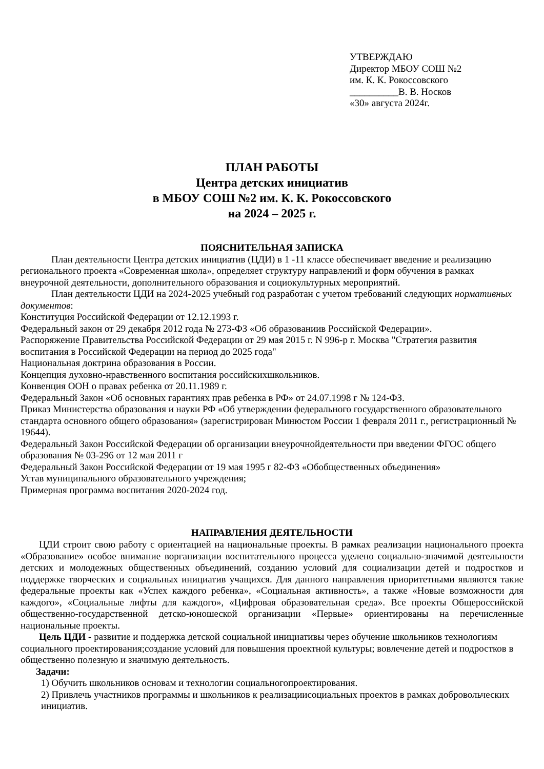УТВЕРЖДАЮ
Директор МБОУ СОШ №2
им. К. К. Рокоссовского
__________В. В. Носков
«30» августа 2024г.
ПЛАН РАБОТЫ
Центра детских инициатив
в МБОУ СОШ №2 им. К. К. Рокоссовского
на 2024 – 2025 г.
ПОЯСНИТЕЛЬНАЯ ЗАПИСКА
План деятельности Центра детских инициатив (ЦДИ) в 1 -11 классе обеспечивает введение и реализацию регионального проекта «Современная школа», определяет структуру направлений и форм обучения в рамках внеурочной деятельности, дополнительного образования и социокультурных мероприятий.
План деятельности ЦДИ на 2024-2025 учебный год разработан с учетом требований следующих нормативных документов:
Конституция Российской Федерации от 12.12.1993 г.
Федеральный закон от 29 декабря 2012 года № 273-ФЗ «Об образованиив Российской Федерации».
Распоряжение Правительства Российской Федерации от 29 мая 2015 г. N 996-р г. Москва "Стратегия развития воспитания в Российской Федерации на период до 2025 года"
Национальная доктрина образования в России.
Концепция духовно-нравственного воспитания российскихшкольников.
Конвенция ООН о правах ребенка от 20.11.1989 г.
Федеральный Закон «Об основных гарантиях прав ребенка в РФ» от 24.07.1998 г № 124-ФЗ.
Приказ Министерства образования и науки РФ «Об утверждении федерального государственного образовательного стандарта основного общего образования» (зарегистрирован Минюстом России 1 февраля 2011 г., регистрационный № 19644).
Федеральный Закон Российской Федерации об организации внеурочнойдеятельности при введении ФГОС общего образования № 03-296 от 12 мая 2011 г
Федеральный Закон Российской Федерации от 19 мая 1995 г 82-ФЗ «Обобщественных объединения»
Устав муниципального образовательного учреждения;
Примерная программа воспитания 2020-2024 год.
НАПРАВЛЕНИЯ ДЕЯТЕЛЬНОСТИ
ЦДИ строит свою работу с ориентацией на национальные проекты. В рамках реализации национального проекта «Образование» особое внимание ворганизации воспитательного процесса уделено социально-значимой деятельности детских и молодежных общественных объединений, созданию условий для социализации детей и подростков и поддержке творческих и социальных инициатив учащихся. Для данного направления приоритетными являются такие федеральные проекты как «Успех каждого ребенка», «Социальная активность», а также «Новые возможности для каждого», «Социальные лифты для каждого», «Цифровая образовательная среда». Все проекты Общероссийской общественно-государственной детско-юношеской организации «Первые» ориентированы на перечисленные национальные проекты.
Цель ЦДИ - развитие и поддержка детской социальной инициативы через обучение школьников технологиям социального проектирования;создание условий для повышения проектной культуры; вовлечение детей и подростков в общественно полезную и значимую деятельность.
Задачи:
1) Обучить школьников основам и технологии социальногопроектирования.
2) Привлечь участников программы и школьников к реализациисоциальных проектов в рамках добровольческих инициатив.